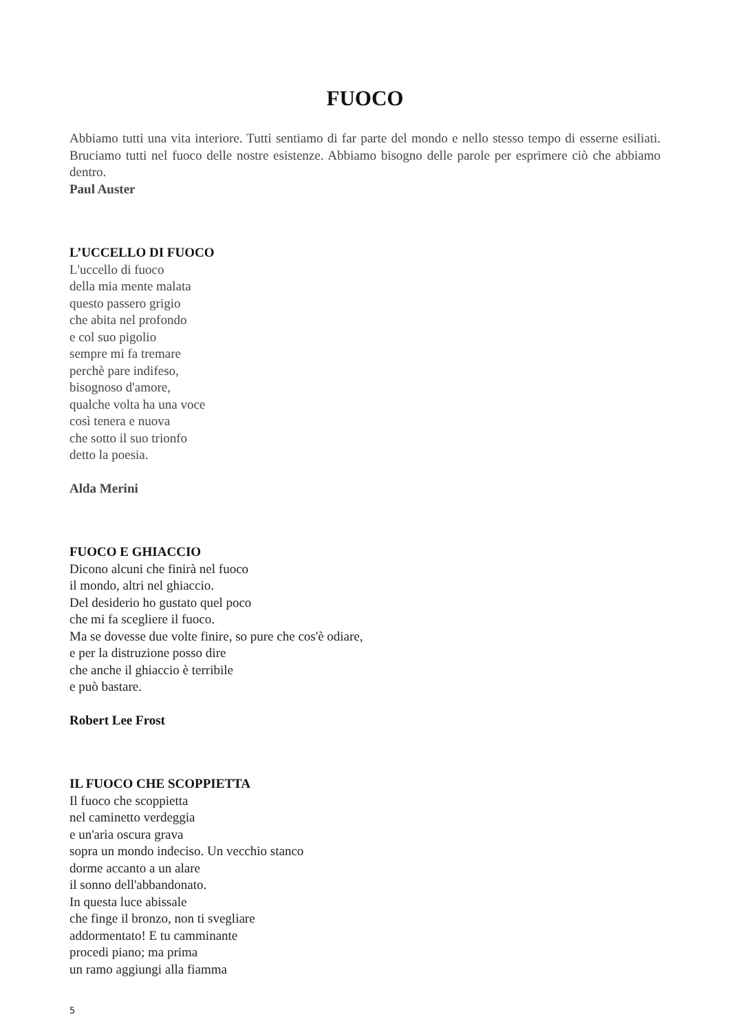FUOCO
Abbiamo tutti una vita interiore. Tutti sentiamo di far parte del mondo e nello stesso tempo di esserne esiliati. Bruciamo tutti nel fuoco delle nostre esistenze. Abbiamo bisogno delle parole per esprimere ciò che abbiamo dentro.
Paul Auster
L’UCCELLO DI FUOCO
L'uccello di fuoco
della mia mente malata
questo passero grigio
che abita nel profondo
e col suo pigolio
sempre mi fa tremare
perchè pare indifeso,
bisognoso d'amore,
qualche volta ha una voce
così tenera e nuova
che sotto il suo trionfo
detto la poesia.
Alda Merini
FUOCO E GHIACCIO
Dicono alcuni che finirà nel fuoco
il mondo, altri nel ghiaccio.
Del desiderio ho gustato quel poco
che mi fa scegliere il fuoco.
Ma se dovesse due volte finire, so pure che cos'è odiare,
e per la distruzione posso dire
che anche il ghiaccio è terribile
e può bastare.
Robert Lee Frost
IL FUOCO CHE SCOPPIETTA
Il fuoco che scoppietta
nel caminetto verdeggia
e un'aria oscura grava
sopra un mondo indeciso. Un vecchio stanco
dorme accanto a un alare
il sonno dell'abbandonato.
In questa luce abissale
che finge il bronzo, non ti svegliare
addormentato! E tu camminante
procedi piano; ma prima
un ramo aggiungi alla fiamma
5